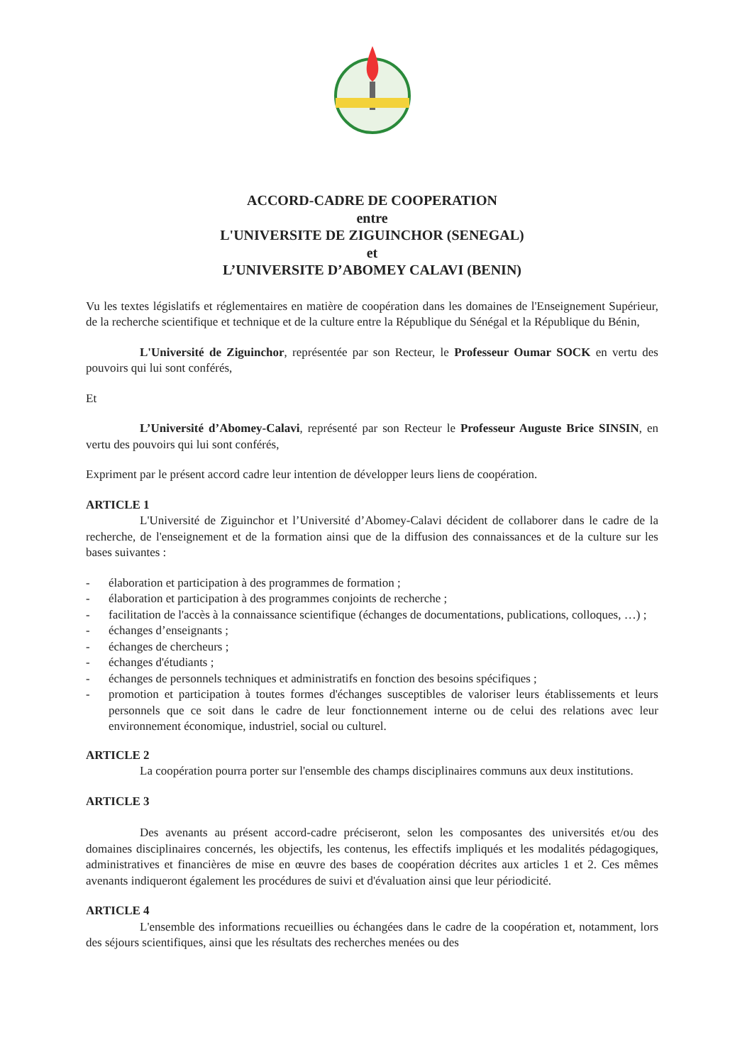ACCORD-CADRE DE COOPERATION
entre
L'UNIVERSITE DE ZIGUINCHOR (SENEGAL)
et
L’UNIVERSITE D’ABOMEY CALAVI (BENIN)
Vu les textes législatifs et réglementaires en matière de coopération dans les domaines de l'Enseignement Supérieur, de la recherche scientifique et technique et de la culture entre la République du Sénégal et la République du Bénin,
L'Université de Ziguinchor, représentée par son Recteur, le Professeur Oumar SOCK en vertu des pouvoirs qui lui sont conférés,
Et
L’Université d’Abomey-Calavi, représenté par son Recteur le Professeur Auguste Brice SINSIN, en vertu des pouvoirs qui lui sont conférés,
Expriment par le présent accord cadre leur intention de développer leurs liens de coopération.
ARTICLE 1
L'Université de Ziguinchor et l’Université d’Abomey-Calavi décident de collaborer dans le cadre de la recherche, de l'enseignement et de la formation ainsi que de la diffusion des connaissances et de la culture sur les bases suivantes :
- élaboration et participation à des programmes de formation ;
- élaboration et participation à des programmes conjoints de recherche ;
- facilitation de l'accès à la connaissance scientifique (échanges de documentations, publications, colloques, …) ;
- échanges d’enseignants ;
- échanges de chercheurs ;
- échanges d'étudiants ;
- échanges de personnels techniques et administratifs en fonction des besoins spécifiques ;
- promotion et participation à toutes formes d'échanges susceptibles de valoriser leurs établissements et leurs personnels que ce soit dans le cadre de leur fonctionnement interne ou de celui des relations avec leur environnement économique, industriel, social ou culturel.
ARTICLE 2
La coopération pourra porter sur l'ensemble des champs disciplinaires communs aux deux institutions.
ARTICLE 3
Des avenants au présent accord-cadre préciseront, selon les composantes des universités et/ou des domaines disciplinaires concernés, les objectifs, les contenus, les effectifs impliqués et les modalités pédagogiques, administratives et financières de mise en œuvre des bases de coopération décrites aux articles 1 et 2. Ces mêmes avenants indiqueront également les procédures de suivi et d'évaluation ainsi que leur périodicité.
ARTICLE 4
L'ensemble des informations recueillies ou échangées dans le cadre de la coopération et, notamment, lors des séjours scientifiques, ainsi que les résultats des recherches menées ou des